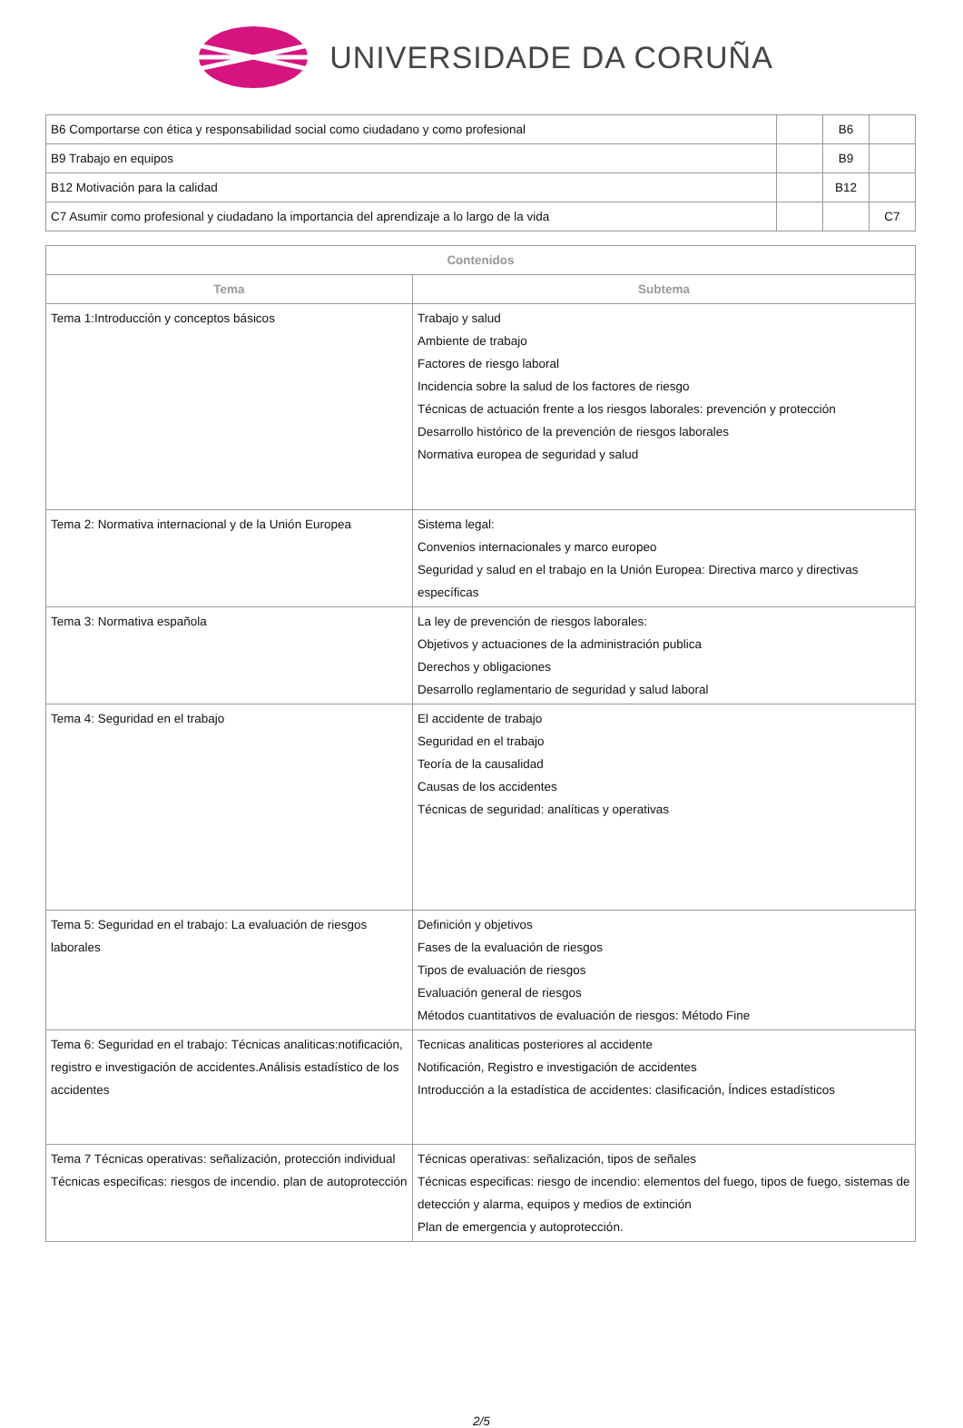UNIVERSIDADE DA CORUÑA
| B6 Comportarse con ética y responsabilidad social como ciudadano y como profesional | | B6 | |
| B9 Trabajo en equipos | | B9 | |
| B12 Motivación para la calidad | | B12 | |
| C7 Asumir como profesional y ciudadano la importancia del aprendizaje a lo largo de la vida | | | C7 |
| Contenidos | |
| --- | --- |
| Tema | Subtema |
| Tema 1:Introducción y conceptos básicos | Trabajo y salud Ambiente de trabajo Factores de riesgo laboral Incidencia sobre la salud de los factores de riesgo Técnicas de actuación frente a los riesgos laborales: prevención y protección Desarrollo histórico de la prevención de riesgos laborales Normativa europea de seguridad y salud |
| Tema 2: Normativa internacional y de la Unión Europea | Sistema legal: Convenios internacionales y marco europeo Seguridad y salud en el trabajo en la Unión Europea: Directiva marco y directivas específicas |
| Tema 3: Normativa española | La ley de prevención de riesgos laborales: Objetivos y actuaciones de la administración publica Derechos y obligaciones Desarrollo reglamentario de seguridad y salud laboral |
| Tema 4: Seguridad en el trabajo | El accidente de trabajo Seguridad en el trabajo Teoría de la causalidad Causas de los accidentes Técnicas de seguridad: analíticas y operativas |
| Tema 5: Seguridad en el trabajo: La evaluación de riesgos laborales | Definición y objetivos Fases de la evaluación de riesgos Tipos de evaluación de riesgos Evaluación general de riesgos Métodos cuantitativos de evaluación de riesgos: Método Fine |
| Tema 6: Seguridad en el trabajo: Técnicas analiticas:notificación, registro e investigación de accidentes.Análisis estadístico de los accidentes | Tecnicas analiticas posteriores al accidente Notificación, Registro e investigación de accidentes Introducción a la estadística de accidentes: clasificación, Índices estadísticos |
| Tema 7 Técnicas operativas: señalización, protección individual Técnicas especificas: riesgos de incendio. plan de autoprotección | Técnicas operativas: señalización, tipos de señales Técnicas especificas: riesgo de incendio: elementos del fuego, tipos de fuego, sistemas de detección y alarma, equipos y medios de extinción Plan de emergencia y autoprotección. |
2/5